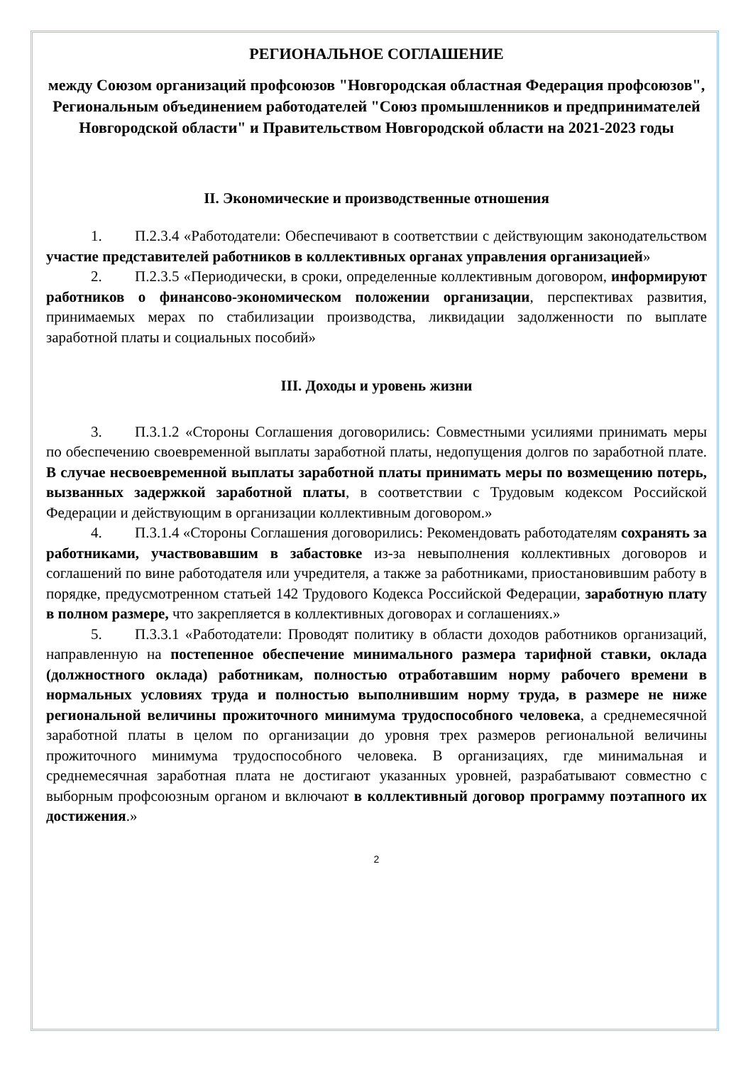РЕГИОНАЛЬНОЕ СОГЛАШЕНИЕ
между Союзом организаций профсоюзов "Новгородская областная Федерация профсоюзов", Региональным объединением работодателей "Союз промышленников и предпринимателей Новгородской области" и Правительством Новгородской области на 2021-2023 годы
II. Экономические и производственные отношения
1. П.2.3.4 «Работодатели: Обеспечивают в соответствии с действующим законодательством участие представителей работников в коллективных органах управления организацией»
2. П.2.3.5 «Периодически, в сроки, определенные коллективным договором, информируют работников о финансово-экономическом положении организации, перспективах развития, принимаемых мерах по стабилизации производства, ликвидации задолженности по выплате заработной платы и социальных пособий»
III. Доходы и уровень жизни
3. П.3.1.2 «Стороны Соглашения договорились: Совместными усилиями принимать меры по обеспечению своевременной выплаты заработной платы, недопущения долгов по заработной плате. В случае несвоевременной выплаты заработной платы принимать меры по возмещению потерь, вызванных задержкой заработной платы, в соответствии с Трудовым кодексом Российской Федерации и действующим в организации коллективным договором.»
4. П.3.1.4 «Стороны Соглашения договорились: Рекомендовать работодателям сохранять за работниками, участвовавшим в забастовке из-за невыполнения коллективных договоров и соглашений по вине работодателя или учредителя, а также за работниками, приостановившим работу в порядке, предусмотренном статьей 142 Трудового Кодекса Российской Федерации, заработную плату в полном размере, что закрепляется в коллективных договорах и соглашениях.»
5. П.3.3.1 «Работодатели: Проводят политику в области доходов работников организаций, направленную на постепенное обеспечение минимального размера тарифной ставки, оклада (должностного оклада) работникам, полностью отработавшим норму рабочего времени в нормальных условиях труда и полностью выполнившим норму труда, в размере не ниже региональной величины прожиточного минимума трудоспособного человека, а среднемесячной заработной платы в целом по организации до уровня трех размеров региональной величины прожиточного минимума трудоспособного человека. В организациях, где минимальная и среднемесячная заработная плата не достигают указанных уровней, разрабатывают совместно с выборным профсоюзным органом и включают в коллективный договор программу поэтапного их достижения.»
2